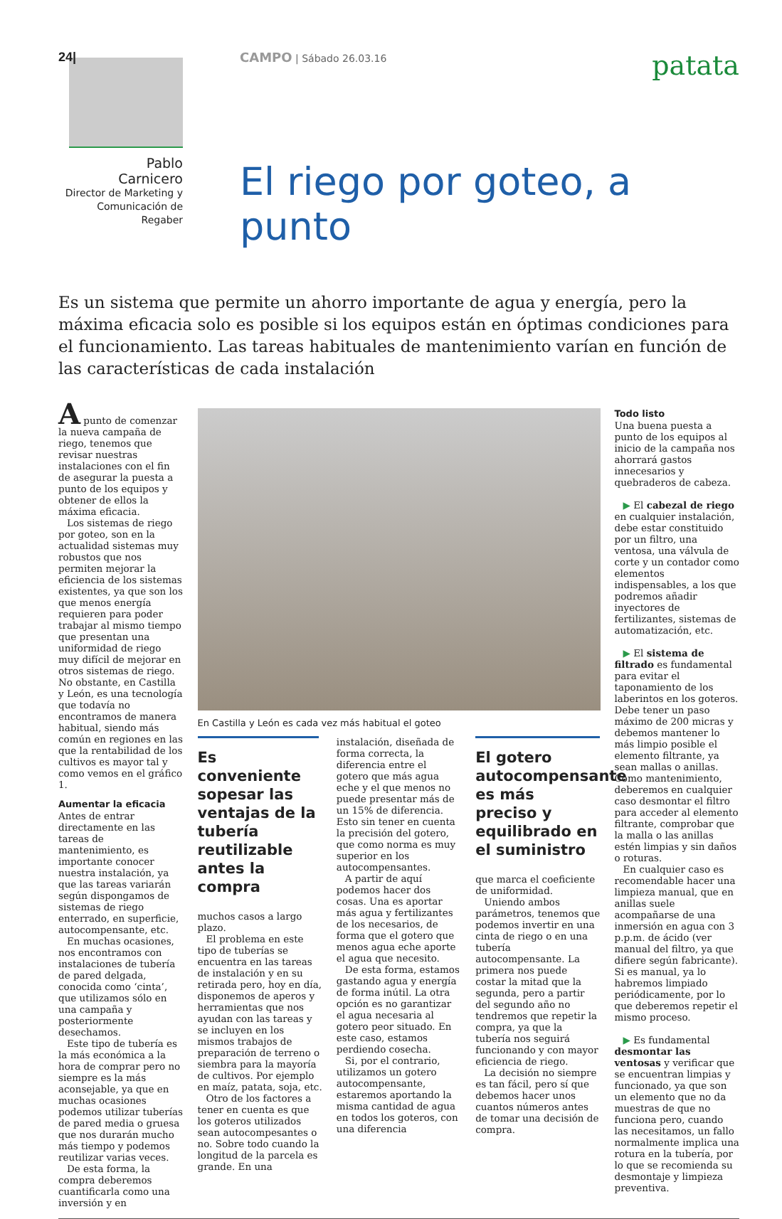24|
Pablo
Carnicero
Director de Marketing y Comunicación de Regaber
CAMPO | Sábado 26.03.16
patata
El riego por goteo, a punto
Es un sistema que permite un ahorro importante de agua y energía, pero la máxima eficacia solo es posible si los equipos están en óptimas condiciones para el funcionamiento. Las tareas habituales de mantenimiento varían en función de las características de cada instalación
A punto de comenzar la nueva campaña de riego, tenemos que revisar nuestras instalaciones con el fin de asegurar la puesta a punto de los equipos y obtener de ellos la máxima eficacia.
Los sistemas de riego por goteo, son en la actualidad sistemas muy robustos que nos permiten mejorar la eficiencia de los sistemas existentes, ya que son los que menos energía requieren para poder trabajar al mismo tiempo que presentan una uniformidad de riego muy difícil de mejorar en otros sistemas de riego. No obstante, en Castilla y León, es una tecnología que todavía no encontramos de manera habitual, siendo más común en regiones en las que la rentabilidad de los cultivos es mayor tal y como vemos en el gráfico 1.
Aumentar la eficacia
Antes de entrar directamente en las tareas de mantenimiento, es importante conocer nuestra instalación, ya que las tareas variarán según dispongamos de sistemas de riego enterrado, en superficie, autocompensante, etc.
En muchas ocasiones, nos encontramos con instalaciones de tubería de pared delgada, conocida como ‘cinta’, que utilizamos sólo en una campaña y posteriormente desechamos.
Este tipo de tubería es la más económica a la hora de comprar pero no siempre es la más aconsejable, ya que en muchas ocasiones podemos utilizar tuberías de pared media o gruesa que nos durarán mucho más tiempo y podemos reutilizar varias veces.
De esta forma, la compra deberemos cuantificarla como una inversión y en
En Castilla y León es cada vez más habitual el goteo
Es conveniente sopesar las ventajas de la tubería reutilizable antes la compra
muchos casos a largo plazo.
El problema en este tipo de tuberías se encuentra en las tareas de instalación y en su retirada pero, hoy en día, disponemos de aperos y herramientas que nos ayudan con las tareas y se incluyen en los mismos trabajos de preparación de terreno o siembra para la mayoría de cultivos. Por ejemplo en maíz, patata, soja, etc.
Otro de los factores a tener en cuenta es que los goteros utilizados sean autocompesantes o no. Sobre todo cuando la longitud de la parcela es grande. En una
instalación, diseñada de forma correcta, la diferencia entre el gotero que más agua eche y el que menos no puede presentar más de un 15% de diferencia. Esto sin tener en cuenta la precisión del gotero, que como norma es muy superior en los autocompensantes.
A partir de aquí podemos hacer dos cosas. Una es aportar más agua y fertilizantes de los necesarios, de forma que el gotero que menos agua eche aporte el agua que necesito.
De esta forma, estamos gastando agua y energía de forma inútil. La otra opción es no garantizar el agua necesaria al gotero peor situado. En este caso, estamos perdiendo cosecha.
Si, por el contrario, utilizamos un gotero autocompensante, estaremos aportando la misma cantidad de agua en todos los goteros, con una diferencia
El gotero autocompensante es más preciso y equilibrado en el suministro
que marca el coeficiente de uniformidad.
Uniendo ambos parámetros, tenemos que podemos invertir en una cinta de riego o en una tubería autocompensante. La primera nos puede costar la mitad que la segunda, pero a partir del segundo año no tendremos que repetir la compra, ya que la tubería nos seguirá funcionando y con mayor eficiencia de riego.
La decisión no siempre es tan fácil, pero sí que debemos hacer unos cuantos números antes de tomar una decisión de compra.
Todo listo
Una buena puesta a punto de los equipos al inicio de la campaña nos ahorrará gastos innecesarios y quebraderos de cabeza.
▶ El cabezal de riego en cualquier instalación, debe estar constituido por un filtro, una ventosa, una válvula de corte y un contador como elementos indispensables, a los que podremos añadir inyectores de fertilizantes, sistemas de automatización, etc.
▶ El sistema de filtrado es fundamental para evitar el taponamiento de los laberintos en los goteros. Debe tener un paso máximo de 200 micras y debemos mantener lo más limpio posible el elemento filtrante, ya sean mallas o anillas. Como mantenimiento, deberemos en cualquier caso desmontar el filtro para acceder al elemento filtrante, comprobar que la malla o las anillas estén limpias y sin daños o roturas.
En cualquier caso es recomendable hacer una limpieza manual, que en anillas suele acompañarse de una inmersión en agua con 3 p.p.m. de ácido (ver manual del filtro, ya que difiere según fabricante). Si es manual, ya lo habremos limpiado periódicamente, por lo que deberemos repetir el mismo proceso.
▶ Es fundamental desmontar las ventosas y verificar que se encuentran limpias y funcionado, ya que son un elemento que no da muestras de que no funciona pero, cuando las necesitamos, un fallo normalmente implica una rotura en la tubería, por lo que se recomienda su desmontaje y limpieza preventiva.